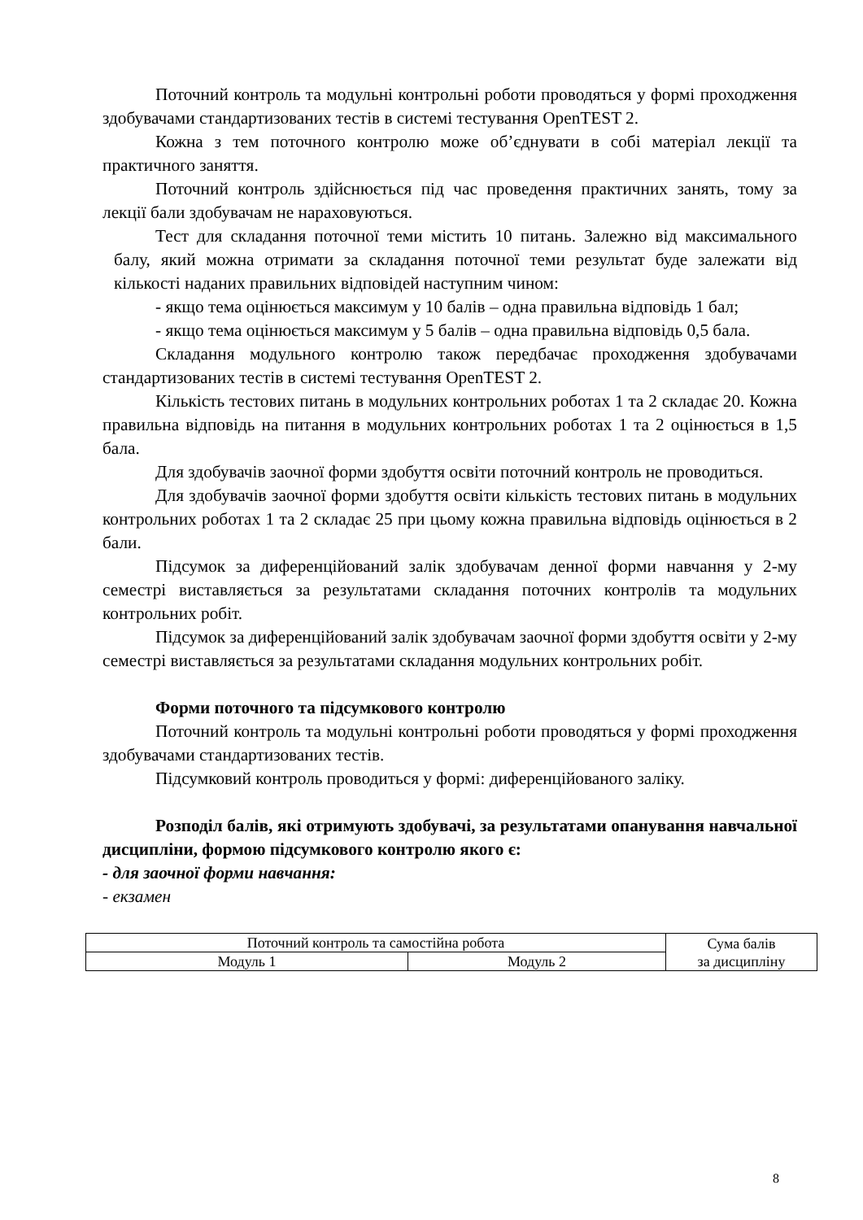Поточний контроль та модульні контрольні роботи проводяться у формі проходження здобувачами стандартизованих тестів в системі тестування OpenTEST 2.
Кожна з тем поточного контролю може об’єднувати в собі матеріал лекції та практичного заняття.
Поточний контроль здійснюється під час проведення практичних занять, тому за лекції бали здобувачам не нараховуються.
Тест для складання поточної теми містить 10 питань. Залежно від максимального балу, який можна отримати за складання поточної теми результат буде залежати від кількості наданих правильних відповідей наступним чином:
- якщо тема оцінюється максимум у 10 балів – одна правильна відповідь 1 бал;
- якщо тема оцінюється максимум у 5 балів – одна правильна відповідь 0,5 бала.
Складання модульного контролю також передбачає проходження здобувачами стандартизованих тестів в системі тестування OpenTEST 2.
Кількість тестових питань в модульних контрольних роботах 1 та 2 складає 20. Кожна правильна відповідь на питання в модульних контрольних роботах 1 та 2 оцінюється в 1,5 бала.
Для здобувачів заочної форми здобуття освіти поточний контроль не проводиться.
Для здобувачів заочної форми здобуття освіти кількість тестових питань в модульних контрольних роботах 1 та 2 складає 25 при цьому кожна правильна відповідь оцінюється в 2 бали.
Підсумок за диференційований залік здобувачам денної форми навчання у 2-му семестрі виставляється за результатами складання поточних контролів та модульних контрольних робіт.
Підсумок за диференційований залік здобувачам заочної форми здобуття освіти у 2-му семестрі виставляється за результатами складання модульних контрольних робіт.
Форми поточного та підсумкового контролю
Поточний контроль та модульні контрольні роботи проводяться у формі проходження здобувачами стандартизованих тестів.
Підсумковий контроль проводиться у формі: диференційованого заліку.
Розподіл балів, які отримують здобувачі, за результатами опанування навчальної дисципліни, формою підсумкового контролю якого є:
- для заочної форми навчання:
- екзамен
| Поточний контроль та самостійна робота | | Сума балів за дисципліну |
| Модуль 1 | Модуль 2 | |
8